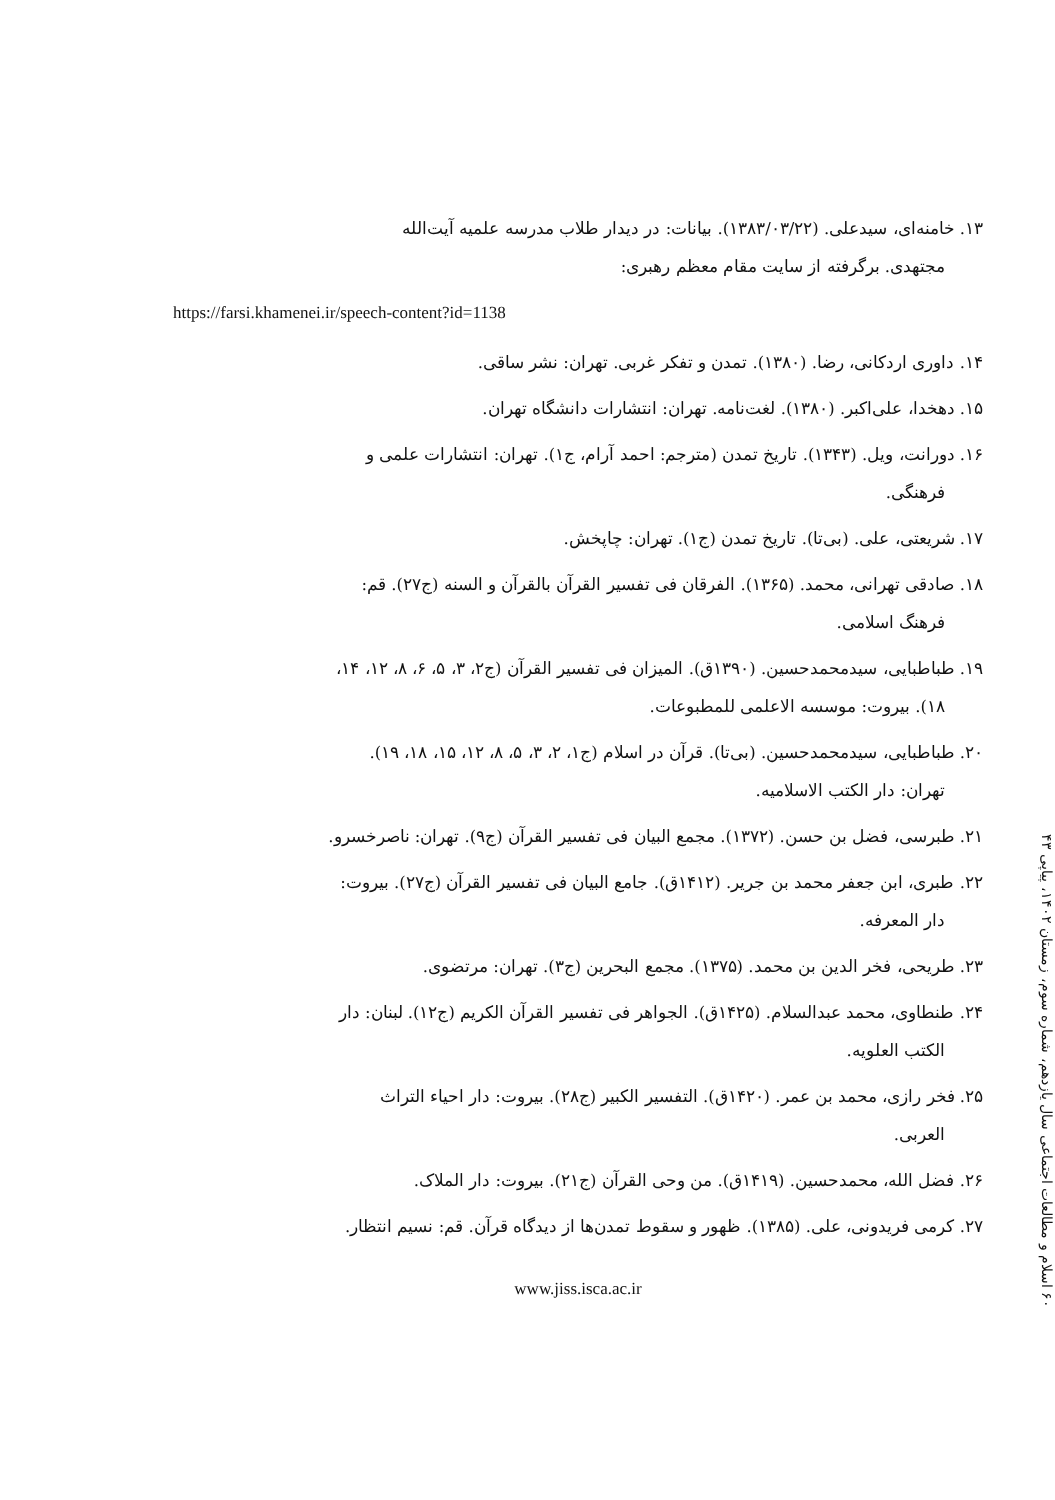۶۰ اسلام و مطالعات اجتماعی سال یازدهم، شماره سوم، زمستان ۱۴۰۲، پیاپی ۴۳
۱۳. خامنه‌ای، سیدعلی. (۱۳۸۳/۰۳/۲۲). بیانات: در دیدار طلاب مدرسه علمیه آیت‌الله
مجتهدی. برگرفته از سایت مقام معظم رهبری:
https://farsi.khamenei.ir/speech-content?id=1138
۱۴. داوری اردکانی، رضا. (۱۳۸۰). تمدن و تفکر غربی. تهران: نشر ساقی.
۱۵. دهخدا، علی‌اکبر. (۱۳۸۰). لغت‌نامه. تهران: انتشارات دانشگاه تهران.
۱۶. دورانت، ویل. (۱۳۴۳). تاریخ تمدن (مترجم: احمد آرام، ج۱). تهران: انتشارات علمی و
فرهنگی.
۱۷. شریعتی، علی. (بی‌تا). تاریخ تمدن (ج۱). تهران: چاپخش.
۱۸. صادقی تهرانی، محمد. (۱۳۶۵). الفرقان فی تفسیر القرآن بالقرآن و السنه (ج۲۷). قم:
فرهنگ اسلامی.
۱۹. طباطبایی، سیدمحمدحسین. (۱۳۹۰ق). المیزان فی تفسیر القرآن (ج۲، ۳، ۵، ۶، ۸، ۱۲، ۱۴،
۱۸). بیروت: موسسه الاعلمی للمطبوعات.
۲۰. طباطبایی، سیدمحمدحسین. (بی‌تا). قرآن در اسلام (ج۱، ۲، ۳، ۵، ۸، ۱۲، ۱۵، ۱۸، ۱۹).
تهران: دار الکتب الاسلامیه.
۲۱. طبرسی، فضل بن حسن. (۱۳۷۲). مجمع البیان فی تفسیر القرآن (ج۹). تهران: ناصرخسرو.
۲۲. طبری، ابن جعفر محمد بن جریر. (۱۴۱۲ق). جامع البیان فی تفسیر القرآن (ج۲۷). بیروت:
دار المعرفه.
۲۳. طریحی، فخر الدین بن محمد. (۱۳۷۵). مجمع البحرین (ج۳). تهران: مرتضوی.
۲۴. طنطاوی، محمد عبدالسلام. (۱۴۲۵ق). الجواهر فی تفسیر القرآن الکریم (ج۱۲). لبنان: دار
الکتب العلویه.
۲۵. فخر رازی، محمد بن عمر. (۱۴۲۰ق). التفسیر الکبیر (ج۲۸). بیروت: دار احیاء التراث
العربی.
۲۶. فضل الله، محمدحسین. (۱۴۱۹ق). من وحی القرآن (ج۲۱). بیروت: دار الملاک.
۲۷. کرمی فریدونی، علی. (۱۳۸۵). ظهور و سقوط تمدن‌ها از دیدگاه قرآن. قم: نسیم انتظار.
www.jiss.isca.ac.ir